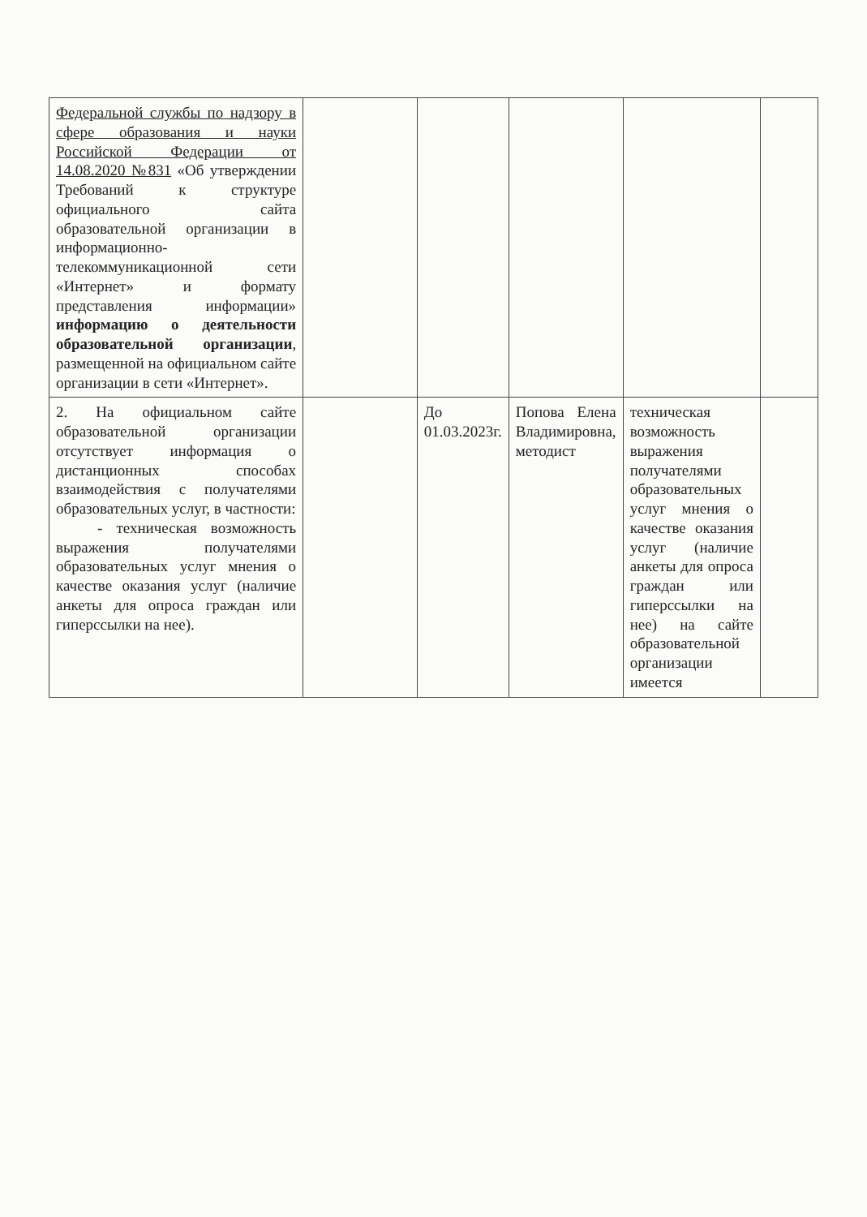| Федеральной службы по надзору в сфере образования и науки Российской Федерации от 14.08.2020 №831 «Об утверждении Требований к структуре официального сайта образовательной организации в информационно-телекоммуникационной сети «Интернет» и формату представления информации» информацию о деятельности образовательной организации , размещенной на официальном сайте организации в сети «Интернет». | | | | | |
| 2. На официальном сайте образовательной организации отсутствует информация о дистанционных способах взаимодействия с получателями образовательных услуг, в частности: - техническая возможность выражения получателями образовательных услуг мнения о качестве оказания услуг (наличие анкеты для опроса граждан или гиперссылки на нее). | | До 01.03.2023г. | Попова Елена Владимировна, методист | техническая возможность выражения получателями образовательных услуг мнения о качестве оказания услуг (наличие анкеты для опроса граждан или гиперссылки на нее) на сайте образовательной организации имеется | |